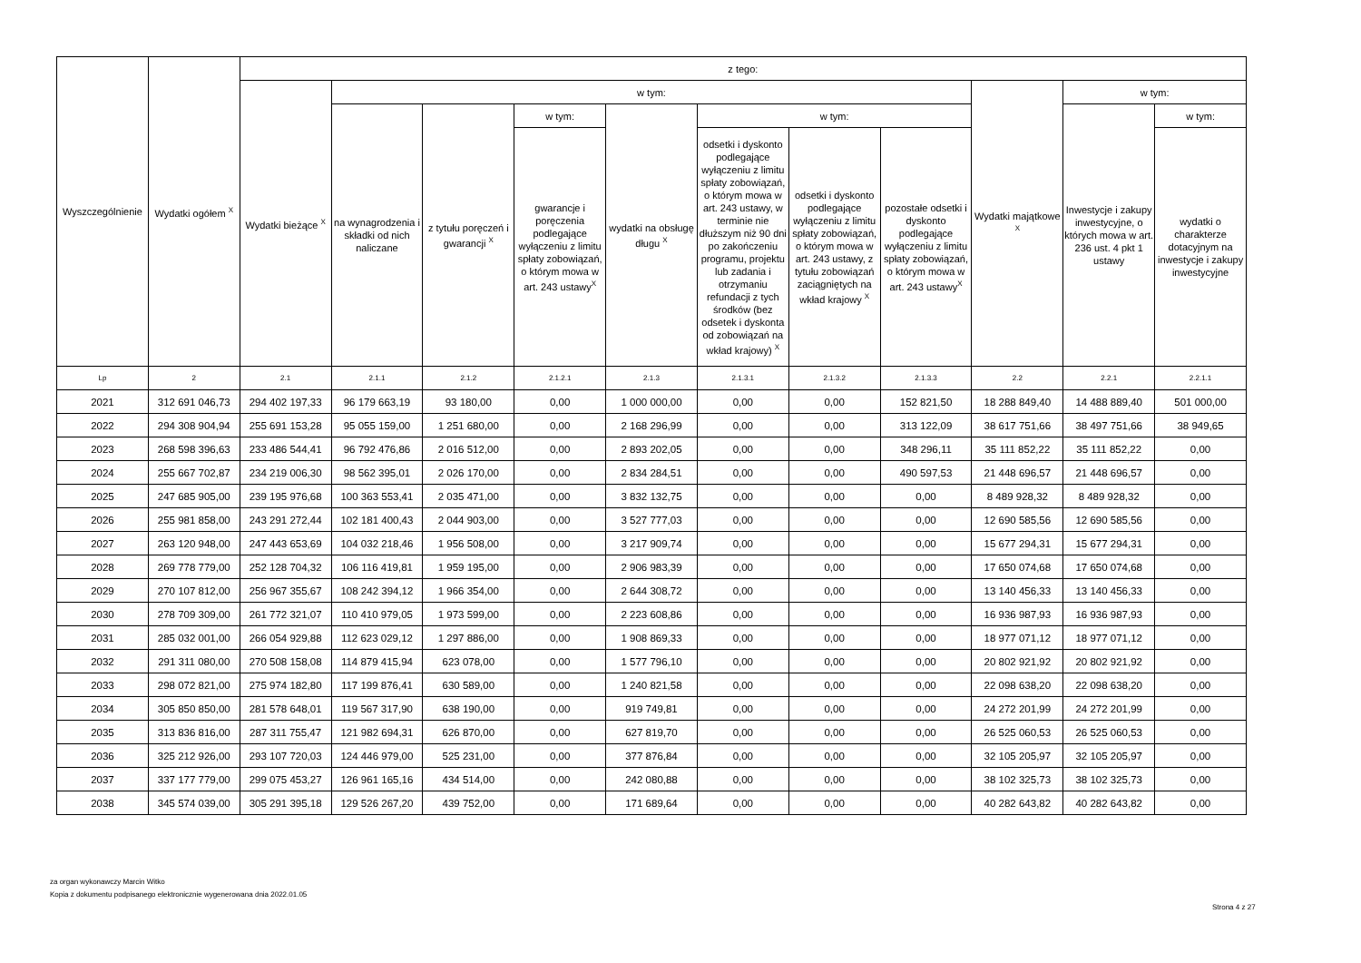| Wyszczególnienie | Wydatki ogółem <sup>X</sup> | z tego: | | | | | | | | | | |
| --- | --- | --- | --- | --- | --- | --- | --- | --- | --- | --- | --- | --- |
| | | Wydatki bieżące <sup>X</sup> | w tym: | | | | | | | Wydatki majątkowe <sup>X</sup> | w tym: | |
| | | | na wynagrodzenia i składki od nich naliczane | z tytułu poręczeń i gwarancji <sup>X</sup> | w tym: | wydatki na obsługę długu <sup>X</sup> | w tym: | | | | Inwestycje i zakupy inwestycyjne, o których mowa w art. 236 ust. 4 pkt 1 ustawy | w tym: |
| | | | | | gwarancje i poręczenia podlegające wyłączeniu z limitu spłaty zobowiązań, o którym mowa w art. 243 ustawy<sup>X</sup> | | odsetki i dyskonto podlegające wyłączeniu z limitu spłaty zobowiązań, o którym mowa w art. 243 ustawy, w terminie nie dłuższym niż 90 dni po zakończeniu programu, projektu lub zadania i otrzymaniu refundacji z tych środków (bez odsetek i dyskonta od zobowiązań na wkład krajowy) <sup>X</sup> | odsetki i dyskonto podlegające wyłączeniu z limitu spłaty zobowiązań, o którym mowa w art. 243 ustawy, z tytułu zobowiązań zaciągniętych na wkład krajowy <sup>X</sup> | pozostałe odsetki i dyskonto podlegające wyłączeniu z limitu spłaty zobowiązań, o którym mowa w art. 243 ustawy<sup>X</sup> | | | wydatki o charakterze dotacyjnym na inwestycje i zakupy inwestycyjne |
| Lp | 2 | 2.1 | 2.1.1 | 2.1.2 | 2.1.2.1 | 2.1.3 | 2.1.3.1 | 2.1.3.2 | 2.1.3.3 | 2.2 | 2.2.1 | 2.2.1.1 |
| 2021 | 312 691 046,73 | 294 402 197,33 | 96 179 663,19 | 93 180,00 | 0,00 | 1 000 000,00 | 0,00 | 0,00 | 152 821,50 | 18 288 849,40 | 14 488 889,40 | 501 000,00 |
| 2022 | 294 308 904,94 | 255 691 153,28 | 95 055 159,00 | 1 251 680,00 | 0,00 | 2 168 296,99 | 0,00 | 0,00 | 313 122,09 | 38 617 751,66 | 38 497 751,66 | 38 949,65 |
| 2023 | 268 598 396,63 | 233 486 544,41 | 96 792 476,86 | 2 016 512,00 | 0,00 | 2 893 202,05 | 0,00 | 0,00 | 348 296,11 | 35 111 852,22 | 35 111 852,22 | 0,00 |
| 2024 | 255 667 702,87 | 234 219 006,30 | 98 562 395,01 | 2 026 170,00 | 0,00 | 2 834 284,51 | 0,00 | 0,00 | 490 597,53 | 21 448 696,57 | 21 448 696,57 | 0,00 |
| 2025 | 247 685 905,00 | 239 195 976,68 | 100 363 553,41 | 2 035 471,00 | 0,00 | 3 832 132,75 | 0,00 | 0,00 | 0,00 | 8 489 928,32 | 8 489 928,32 | 0,00 |
| 2026 | 255 981 858,00 | 243 291 272,44 | 102 181 400,43 | 2 044 903,00 | 0,00 | 3 527 777,03 | 0,00 | 0,00 | 0,00 | 12 690 585,56 | 12 690 585,56 | 0,00 |
| 2027 | 263 120 948,00 | 247 443 653,69 | 104 032 218,46 | 1 956 508,00 | 0,00 | 3 217 909,74 | 0,00 | 0,00 | 0,00 | 15 677 294,31 | 15 677 294,31 | 0,00 |
| 2028 | 269 778 779,00 | 252 128 704,32 | 106 116 419,81 | 1 959 195,00 | 0,00 | 2 906 983,39 | 0,00 | 0,00 | 0,00 | 17 650 074,68 | 17 650 074,68 | 0,00 |
| 2029 | 270 107 812,00 | 256 967 355,67 | 108 242 394,12 | 1 966 354,00 | 0,00 | 2 644 308,72 | 0,00 | 0,00 | 0,00 | 13 140 456,33 | 13 140 456,33 | 0,00 |
| 2030 | 278 709 309,00 | 261 772 321,07 | 110 410 979,05 | 1 973 599,00 | 0,00 | 2 223 608,86 | 0,00 | 0,00 | 0,00 | 16 936 987,93 | 16 936 987,93 | 0,00 |
| 2031 | 285 032 001,00 | 266 054 929,88 | 112 623 029,12 | 1 297 886,00 | 0,00 | 1 908 869,33 | 0,00 | 0,00 | 0,00 | 18 977 071,12 | 18 977 071,12 | 0,00 |
| 2032 | 291 311 080,00 | 270 508 158,08 | 114 879 415,94 | 623 078,00 | 0,00 | 1 577 796,10 | 0,00 | 0,00 | 0,00 | 20 802 921,92 | 20 802 921,92 | 0,00 |
| 2033 | 298 072 821,00 | 275 974 182,80 | 117 199 876,41 | 630 589,00 | 0,00 | 1 240 821,58 | 0,00 | 0,00 | 0,00 | 22 098 638,20 | 22 098 638,20 | 0,00 |
| 2034 | 305 850 850,00 | 281 578 648,01 | 119 567 317,90 | 638 190,00 | 0,00 | 919 749,81 | 0,00 | 0,00 | 0,00 | 24 272 201,99 | 24 272 201,99 | 0,00 |
| 2035 | 313 836 816,00 | 287 311 755,47 | 121 982 694,31 | 626 870,00 | 0,00 | 627 819,70 | 0,00 | 0,00 | 0,00 | 26 525 060,53 | 26 525 060,53 | 0,00 |
| 2036 | 325 212 926,00 | 293 107 720,03 | 124 446 979,00 | 525 231,00 | 0,00 | 377 876,84 | 0,00 | 0,00 | 0,00 | 32 105 205,97 | 32 105 205,97 | 0,00 |
| 2037 | 337 177 779,00 | 299 075 453,27 | 126 961 165,16 | 434 514,00 | 0,00 | 242 080,88 | 0,00 | 0,00 | 0,00 | 38 102 325,73 | 38 102 325,73 | 0,00 |
| 2038 | 345 574 039,00 | 305 291 395,18 | 129 526 267,20 | 439 752,00 | 0,00 | 171 689,64 | 0,00 | 0,00 | 0,00 | 40 282 643,82 | 40 282 643,82 | 0,00 |
za organ wykonawczy Marcin Witko
Kopia z dokumentu podpisanego elektronicznie wygenerowana dnia 2022.01.05
Strona 4 z 27